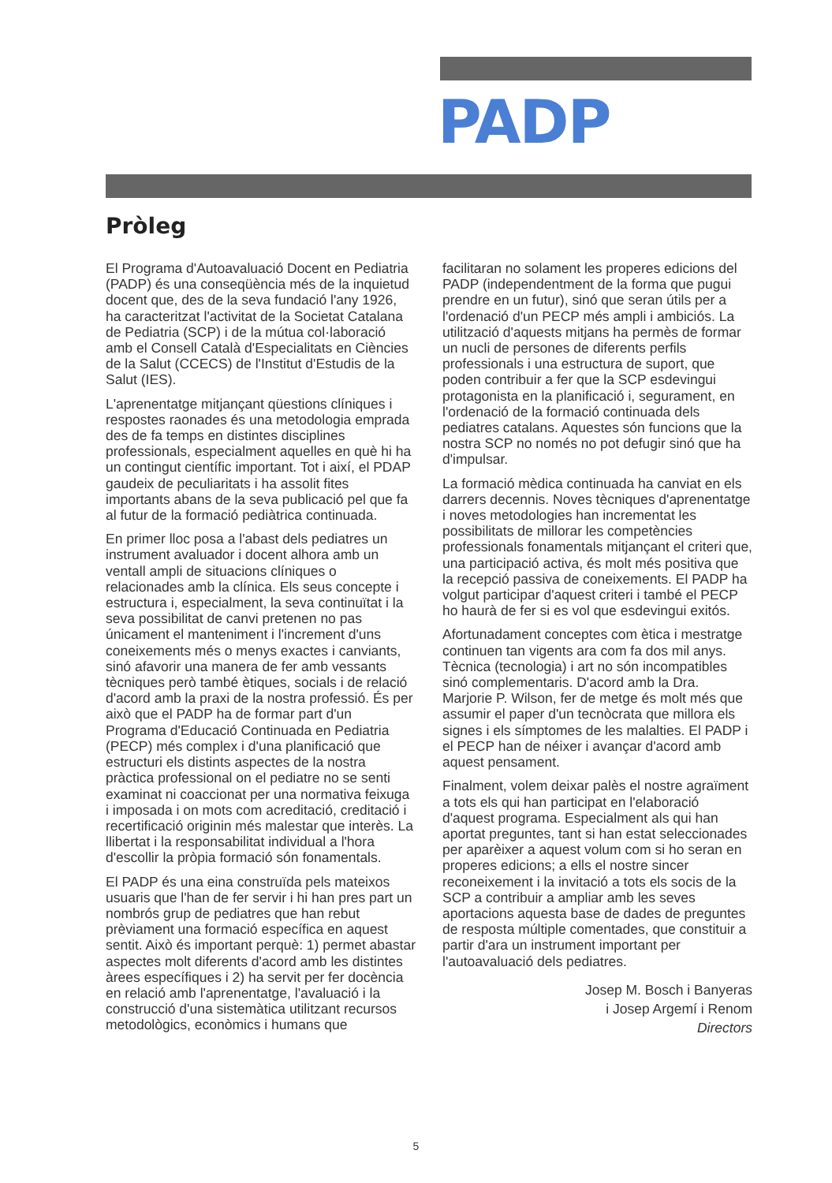PADP
Pròleg
El Programa d'Autoavaluació Docent en Pediatria (PADP) és una conseqüència més de la inquietud docent que, des de la seva fundació l'any 1926, ha caracteritzat l'activitat de la Societat Catalana de Pediatria (SCP) i de la mútua col·laboració amb el Consell Català d'Especialitats en Ciències de la Salut (CCECS) de l'Institut d'Estudis de la Salut (IES).
L'aprenentatge mitjançant qüestions clíniques i respostes raonades és una metodologia emprada des de fa temps en distintes disciplines professionals, especialment aquelles en què hi ha un contingut científic important. Tot i així, el PDAP gaudeix de peculiaritats i ha assolit fites importants abans de la seva publicació pel que fa al futur de la formació pediàtrica continuada.
En primer lloc posa a l'abast dels pediatres un instrument avaluador i docent alhora amb un ventall ampli de situacions clíniques o relacionades amb la clínica. Els seus concepte i estructura i, especialment, la seva continuïtat i la seva possibilitat de canvi pretenen no pas únicament el manteniment i l'increment d'uns coneixements més o menys exactes i canviants, sinó afavorir una manera de fer amb vessants tècniques però també ètiques, socials i de relació d'acord amb la praxi de la nostra professió. És per això que el PADP ha de formar part d'un Programa d'Educació Continuada en Pediatria (PECP) més complex i d'una planificació que estructuri els distints aspectes de la nostra pràctica professional on el pediatre no se senti examinat ni coaccionat per una normativa feixuga i imposada i on mots com acreditació, creditació i recertificació originin més malestar que interès. La llibertat i la responsabilitat individual a l'hora d'escollir la pròpia formació són fonamentals.
El PADP és una eina construïda pels mateixos usuaris que l'han de fer servir i hi han pres part un nombrós grup de pediatres que han rebut prèviament una formació específica en aquest sentit. Això és important perquè: 1) permet abastar aspectes molt diferents d'acord amb les distintes àrees específiques i 2) ha servit per fer docència en relació amb l'aprenentatge, l'avaluació i la construcció d'una sistemàtica utilitzant recursos metodològics, econòmics i humans que
facilitaran no solament les properes edicions del PADP (independentment de la forma que pugui prendre en un futur), sinó que seran útils per a l'ordenació d'un PECP més ampli i ambiciós. La utilització d'aquests mitjans ha permès de formar un nucli de persones de diferents perfils professionals i una estructura de suport, que poden contribuir a fer que la SCP esdevingui protagonista en la planificació i, segurament, en l'ordenació de la formació continuada dels pediatres catalans. Aquestes són funcions que la nostra SCP no només no pot defugir sinó que ha d'impulsar.
La formació mèdica continuada ha canviat en els darrers decennis. Noves tècniques d'aprenentatge i noves metodologies han incrementat les possibilitats de millorar les competències professionals fonamentals mitjançant el criteri que, una participació activa, és molt més positiva que la recepció passiva de coneixements. El PADP ha volgut participar d'aquest criteri i també el PECP ho haurà de fer si es vol que esdevingui exitós.
Afortunadament conceptes com ètica i mestratge continuen tan vigents ara com fa dos mil anys. Tècnica (tecnologia) i art no són incompatibles sinó complementaris. D'acord amb la Dra. Marjorie P. Wilson, fer de metge és molt més que assumir el paper d'un tecnòcrata que millora els signes i els símptomes de les malalties. El PADP i el PECP han de néixer i avançar d'acord amb aquest pensament.
Finalment, volem deixar palès el nostre agraïment a tots els qui han participat en l'elaboració d'aquest programa. Especialment als qui han aportat preguntes, tant si han estat seleccionades per aparèixer a aquest volum com si ho seran en properes edicions; a ells el nostre sincer reconeixement i la invitació a tots els socis de la SCP a contribuir a ampliar amb les seves aportacions aquesta base de dades de preguntes de resposta múltiple comentades, que constituir a partir d'ara un instrument important per l'autoavaluació dels pediatres.
Josep M. Bosch i Banyeras
i Josep Argemí i Renom
Directors
5